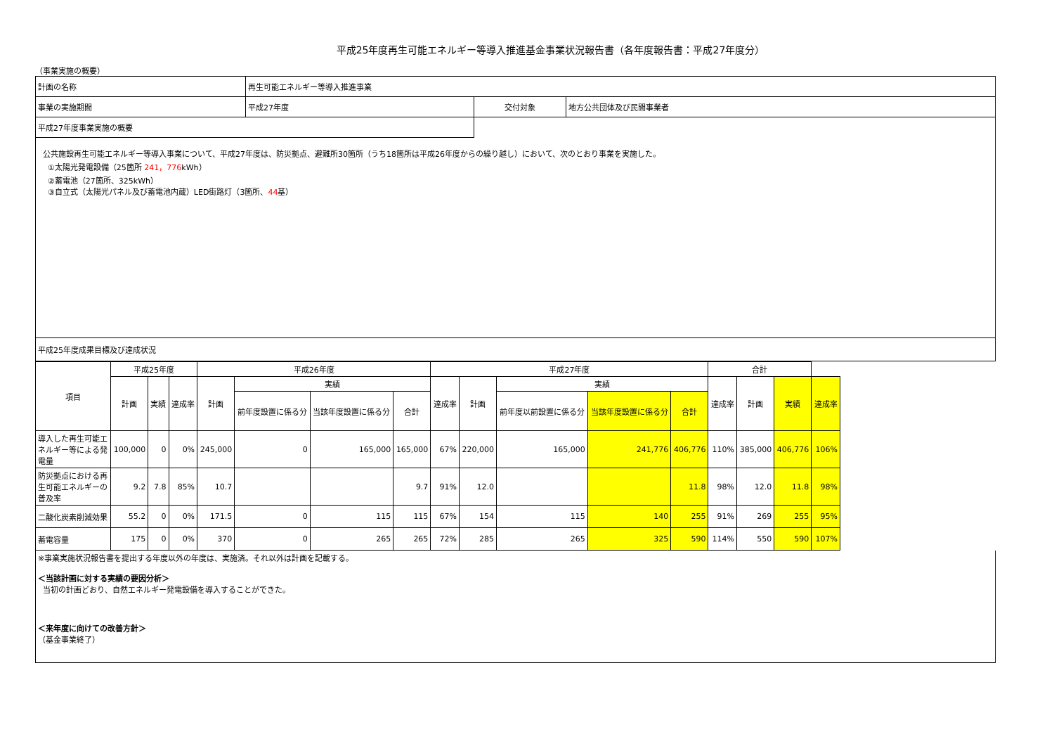平成25年度再生可能エネルギー等導入推進基金事業状況報告書（各年度報告書：平成27年度分）
（事業実施の概要）
| 計画の名称 | 再生可能エネルギー等導入推進事業 | | |
| 事業の実施期間 | 平成27年度 | 交付対象 | 地方公共団体及び民間事業者 |
| 平成27年度事業実施の概要 | | | |
公共施設再生可能エネルギー等導入事業について、平成27年度は、防災拠点、避難所30箇所（うち18箇所は平成26年度からの繰り越し）において、次のとおり事業を実施した。
①太陽光発電設備（25箇所 241，776kWh）
②蓄電池（27箇所、325kWh）
③自立式（太陽光パネル及び蓄電池内蔵）LED街路灯（3箇所、44基）
平成25年度成果目標及び達成状況
| 項目 | 平成25年度 | | | 平成26年度 | | | | 平成27年度 | | | | | 合計 | | | |
| --- | --- | --- | --- | --- | --- | --- | --- | --- | --- | --- | --- | --- | --- | --- | --- | --- |
| | 計画 | 実績 | 達成率 | 計画 | 実績 | | | 達成率 | 計画 | 実績 | | | 達成率 | 計画 | 実績 | 達成率 |
| | | | | | 前年度設置に係る分 | 当該年度設置に係る分 | 合計 | | | 前年度以前設置に係る分 | 当該年度設置に係る分 | 合計 | | | | |
| 導入した再生可能エネルギー等による発電量 | 100,000 | 0 | 0% | 245,000 | 0 | 165,000 | 165,000 | 67% | 220,000 | 165,000 | 241,776 | 406,776 | 110% | 385,000 | 406,776 | 106% |
| 防災拠点における再生可能エネルギーの普及率 | 9.2 | 7.8 | 85% | 10.7 | | | 9.7 | 91% | 12.0 | | | 11.8 | 98% | 12.0 | 11.8 | 98% |
| 二酸化炭素削減効果 | 55.2 | 0 | 0% | 171.5 | 0 | 115 | 115 | 67% | 154 | 115 | 140 | 255 | 91% | 269 | 255 | 95% |
| 蓄電容量 | 175 | 0 | 0% | 370 | 0 | 265 | 265 | 72% | 285 | 265 | 325 | 590 | 114% | 550 | 590 | 107% |
※事業実施状況報告書を提出する年度以外の年度は、実施済。それ以外は計画を記載する。
＜当該計画に対する実績の要因分析＞
当初の計画どおり、自然エネルギー発電設備を導入することができた。
＜来年度に向けての改善方針＞
（基金事業終了）